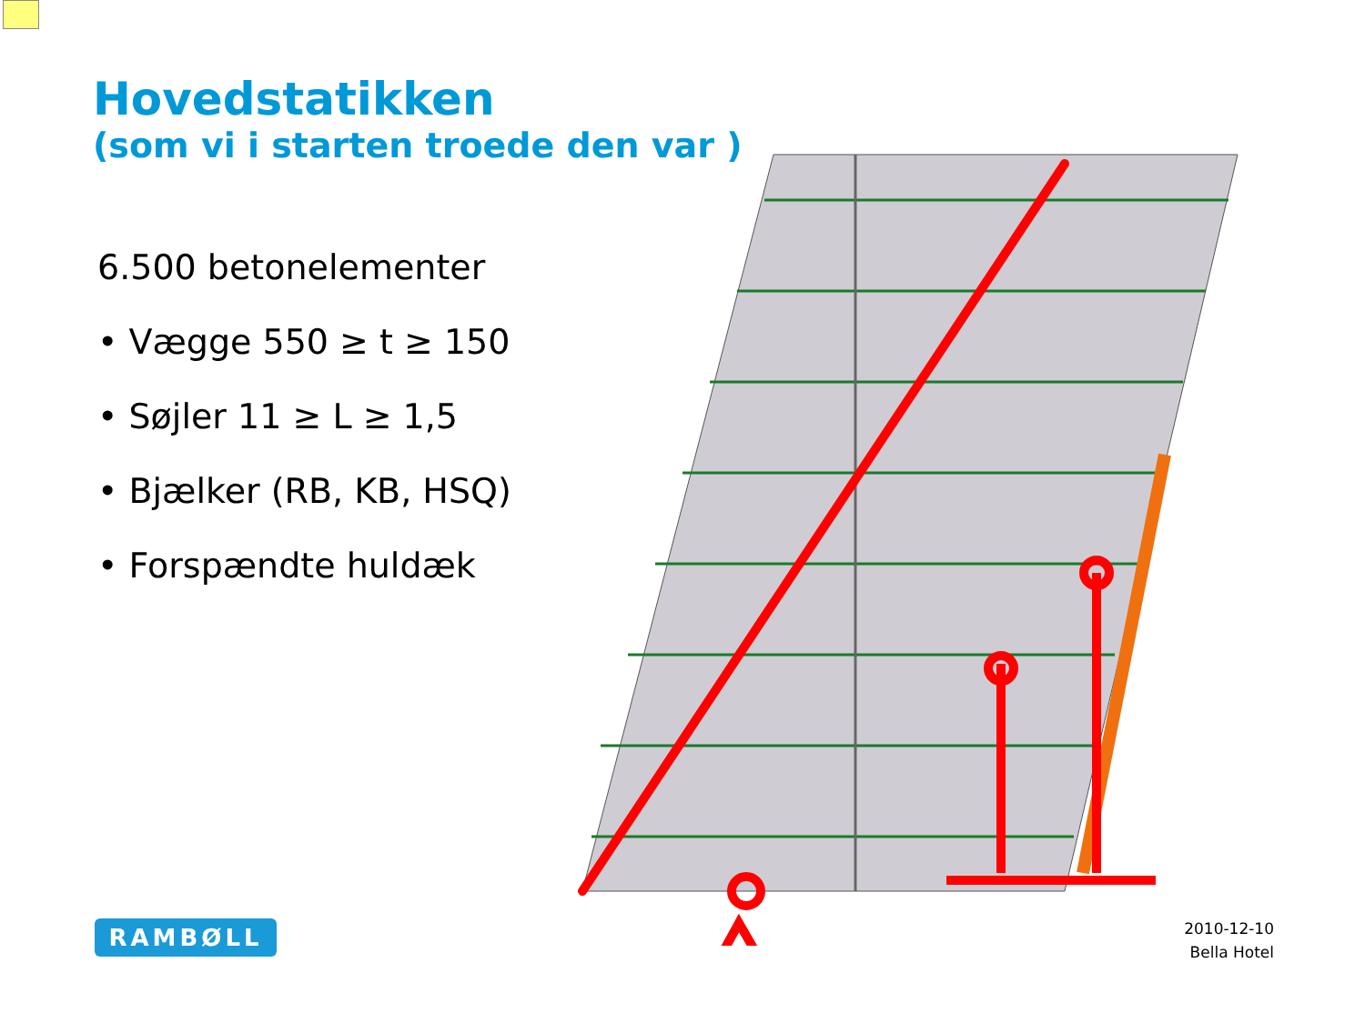Hovedstatikken
(som vi i starten troede den var )
6.500 betonelementer
• Vægge 550 ≥ t ≥ 150
• Søjler 11 ≥ L ≥ 1,5
• Bjælker (RB, KB, HSQ)
• Forspændte huldæk
RAMBØLL
2010-12-10
Bella Hotel